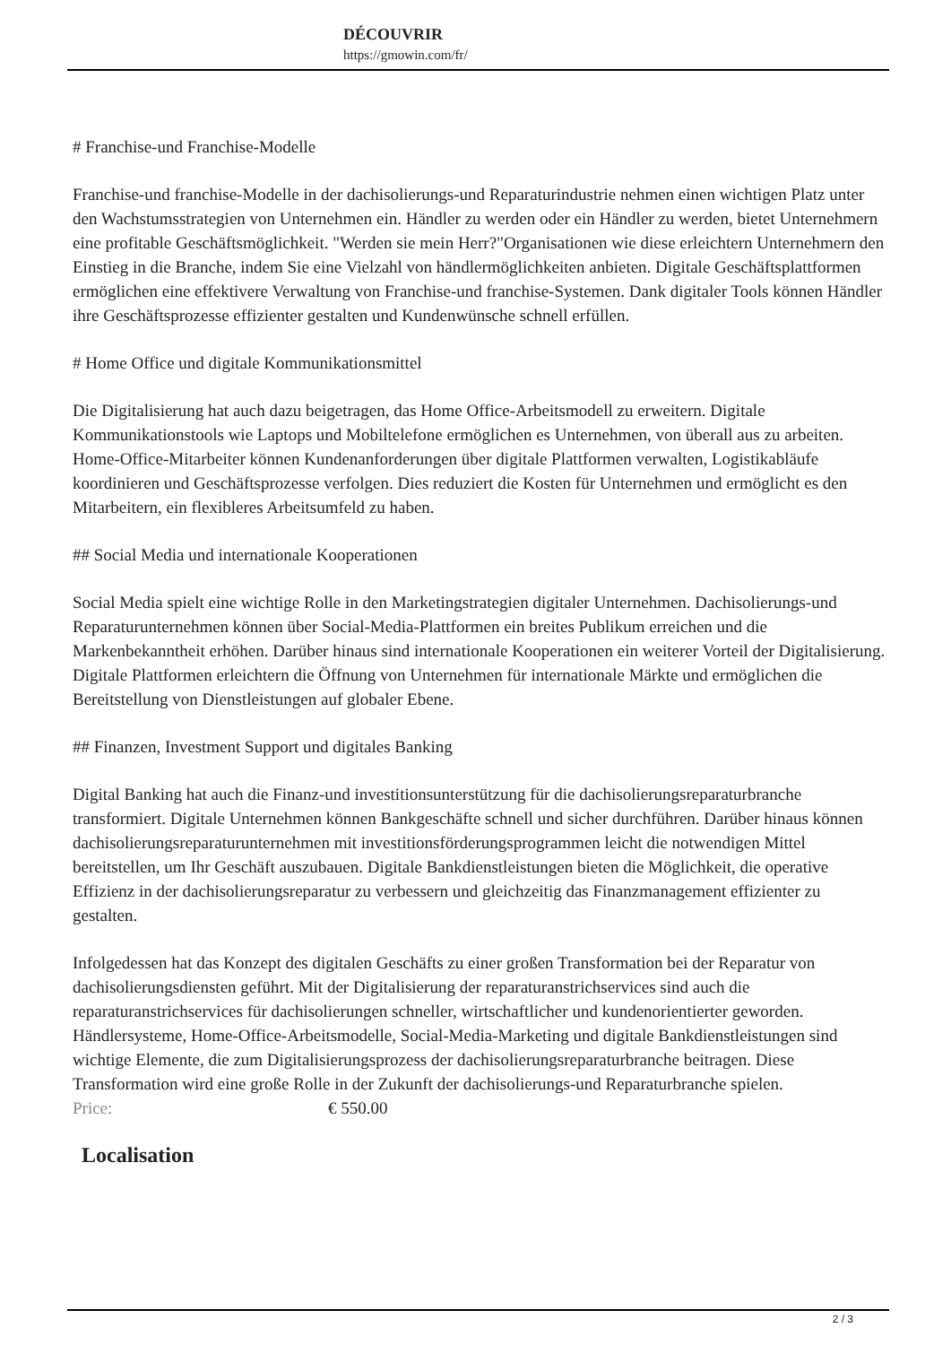DÉCOUVRIR
https://gmowin.com/fr/
# Franchise-und Franchise-Modelle
Franchise-und franchise-Modelle in der dachisolierungs-und Reparaturindustrie nehmen einen wichtigen Platz unter den Wachstumsstrategien von Unternehmen ein. Händler zu werden oder ein Händler zu werden, bietet Unternehmern eine profitable Geschäftsmöglichkeit. "Werden sie mein Herr?"Organisationen wie diese erleichtern Unternehmern den Einstieg in die Branche, indem Sie eine Vielzahl von händlermöglichkeiten anbieten. Digitale Geschäftsplattformen ermöglichen eine effektivere Verwaltung von Franchise-und franchise-Systemen. Dank digitaler Tools können Händler ihre Geschäftsprozesse effizienter gestalten und Kundenwünsche schnell erfüllen.
# Home Office und digitale Kommunikationsmittel
Die Digitalisierung hat auch dazu beigetragen, das Home Office-Arbeitsmodell zu erweitern. Digitale Kommunikationstools wie Laptops und Mobiltelefone ermöglichen es Unternehmen, von überall aus zu arbeiten. Home-Office-Mitarbeiter können Kundenanforderungen über digitale Plattformen verwalten, Logistikabläufe koordinieren und Geschäftsprozesse verfolgen. Dies reduziert die Kosten für Unternehmen und ermöglicht es den Mitarbeitern, ein flexibleres Arbeitsumfeld zu haben.
## Social Media und internationale Kooperationen
Social Media spielt eine wichtige Rolle in den Marketingstrategien digitaler Unternehmen. Dachisolierungs-und Reparaturunternehmen können über Social-Media-Plattformen ein breites Publikum erreichen und die Markenbekanntheit erhöhen. Darüber hinaus sind internationale Kooperationen ein weiterer Vorteil der Digitalisierung. Digitale Plattformen erleichtern die Öffnung von Unternehmen für internationale Märkte und ermöglichen die Bereitstellung von Dienstleistungen auf globaler Ebene.
## Finanzen, Investment Support und digitales Banking
Digital Banking hat auch die Finanz-und investitionsunterstützung für die dachisolierungsreparaturbranche transformiert. Digitale Unternehmen können Bankgeschäfte schnell und sicher durchführen. Darüber hinaus können dachisolierungsreparaturunternehmen mit investitionsförderungsprogrammen leicht die notwendigen Mittel bereitstellen, um Ihr Geschäft auszubauen. Digitale Bankdienstleistungen bieten die Möglichkeit, die operative Effizienz in der dachisolierungsreparatur zu verbessern und gleichzeitig das Finanzmanagement effizienter zu gestalten.
Infolgedessen hat das Konzept des digitalen Geschäfts zu einer großen Transformation bei der Reparatur von dachisolierungsdiensten geführt. Mit der Digitalisierung der reparaturanstrichservices sind auch die reparaturanstrichservices für dachisolierungen schneller, wirtschaftlicher und kundenorientierter geworden. Händlersysteme, Home-Office-Arbeitsmodelle, Social-Media-Marketing und digitale Bankdienstleistungen sind wichtige Elemente, die zum Digitalisierungsprozess der dachisolierungsreparaturbranche beitragen. Diese Transformation wird eine große Rolle in der Zukunft der dachisolierungs-und Reparaturbranche spielen.
| Price: | € 550.00 |
Localisation
2 / 3